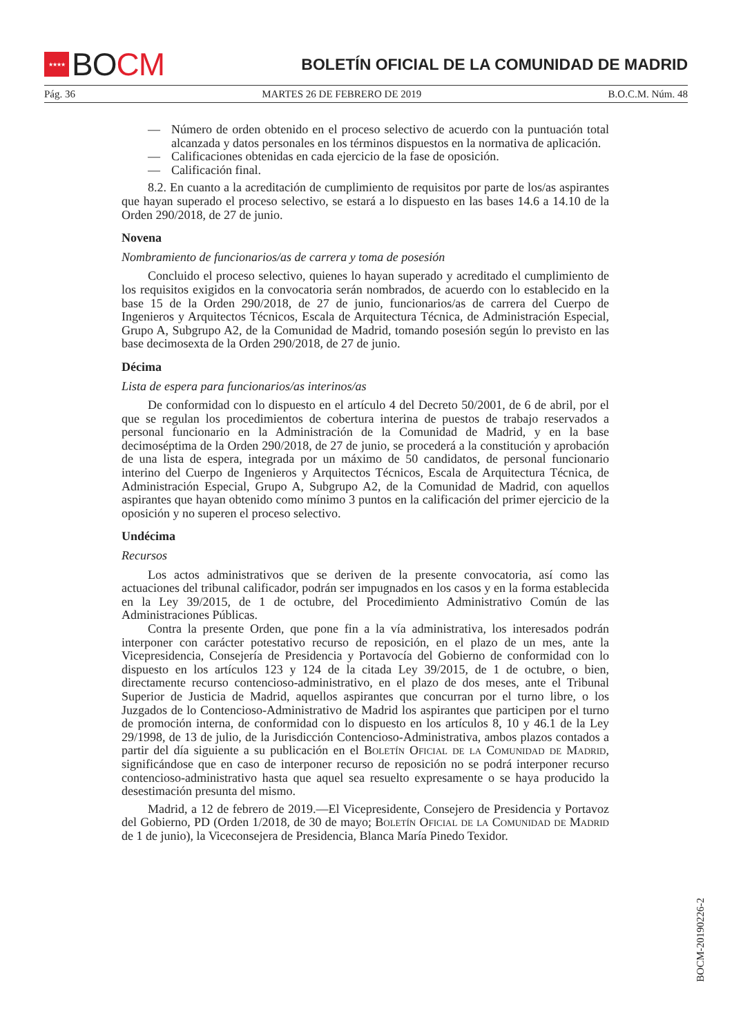★★★★
BO CM
BOLETÍN OFICIAL DE LA COMUNIDAD DE MADRID
Pág. 36 MARTES 26 DE FEBRERO DE 2019 B.O.C.M. Núm. 48
— Número de orden obtenido en el proceso selectivo de acuerdo con la puntuación total alcanzada y datos personales en los términos dispuestos en la normativa de aplicación.
— Calificaciones obtenidas en cada ejercicio de la fase de oposición.
— Calificación final.
8.2. En cuanto a la acreditación de cumplimiento de requisitos por parte de los/as aspirantes que hayan superado el proceso selectivo, se estará a lo dispuesto en las bases 14.6 a 14.10 de la Orden 290/2018, de 27 de junio.
Novena
Nombramiento de funcionarios/as de carrera y toma de posesión
Concluido el proceso selectivo, quienes lo hayan superado y acreditado el cumplimiento de los requisitos exigidos en la convocatoria serán nombrados, de acuerdo con lo establecido en la base 15 de la Orden 290/2018, de 27 de junio, funcionarios/as de carrera del Cuerpo de Ingenieros y Arquitectos Técnicos, Escala de Arquitectura Técnica, de Administración Especial, Grupo A, Subgrupo A2, de la Comunidad de Madrid, tomando posesión según lo previsto en las base decimosexta de la Orden 290/2018, de 27 de junio.
Décima
Lista de espera para funcionarios/as interinos/as
De conformidad con lo dispuesto en el artículo 4 del Decreto 50/2001, de 6 de abril, por el que se regulan los procedimientos de cobertura interina de puestos de trabajo reservados a personal funcionario en la Administración de la Comunidad de Madrid, y en la base decimoséptima de la Orden 290/2018, de 27 de junio, se procederá a la constitución y aprobación de una lista de espera, integrada por un máximo de 50 candidatos, de personal funcionario interino del Cuerpo de Ingenieros y Arquitectos Técnicos, Escala de Arquitectura Técnica, de Administración Especial, Grupo A, Subgrupo A2, de la Comunidad de Madrid, con aquellos aspirantes que hayan obtenido como mínimo 3 puntos en la calificación del primer ejercicio de la oposición y no superen el proceso selectivo.
Undécima
Recursos
Los actos administrativos que se deriven de la presente convocatoria, así como las actuaciones del tribunal calificador, podrán ser impugnados en los casos y en la forma establecida en la Ley 39/2015, de 1 de octubre, del Procedimiento Administrativo Común de las Administraciones Públicas.
Contra la presente Orden, que pone fin a la vía administrativa, los interesados podrán interponer con carácter potestativo recurso de reposición, en el plazo de un mes, ante la Vicepresidencia, Consejería de Presidencia y Portavocía del Gobierno de conformidad con lo dispuesto en los artículos 123 y 124 de la citada Ley 39/2015, de 1 de octubre, o bien, directamente recurso contencioso-administrativo, en el plazo de dos meses, ante el Tribunal Superior de Justicia de Madrid, aquellos aspirantes que concurran por el turno libre, o los Juzgados de lo Contencioso-Administrativo de Madrid los aspirantes que participen por el turno de promoción interna, de conformidad con lo dispuesto en los artículos 8, 10 y 46.1 de la Ley 29/1998, de 13 de julio, de la Jurisdicción Contencioso-Administrativa, ambos plazos contados a partir del día siguiente a su publicación en el Boletín Oficial de la Comunidad de Madrid, significándose que en caso de interponer recurso de reposición no se podrá interponer recurso contencioso-administrativo hasta que aquel sea resuelto expresamente o se haya producido la desestimación presunta del mismo.
Madrid, a 12 de febrero de 2019.—El Vicepresidente, Consejero de Presidencia y Portavoz del Gobierno, PD (Orden 1/2018, de 30 de mayo; Boletín Oficial de la Comunidad de Madrid de 1 de junio), la Viceconsejera de Presidencia, Blanca María Pinedo Texidor.
BOCM-20190226-2